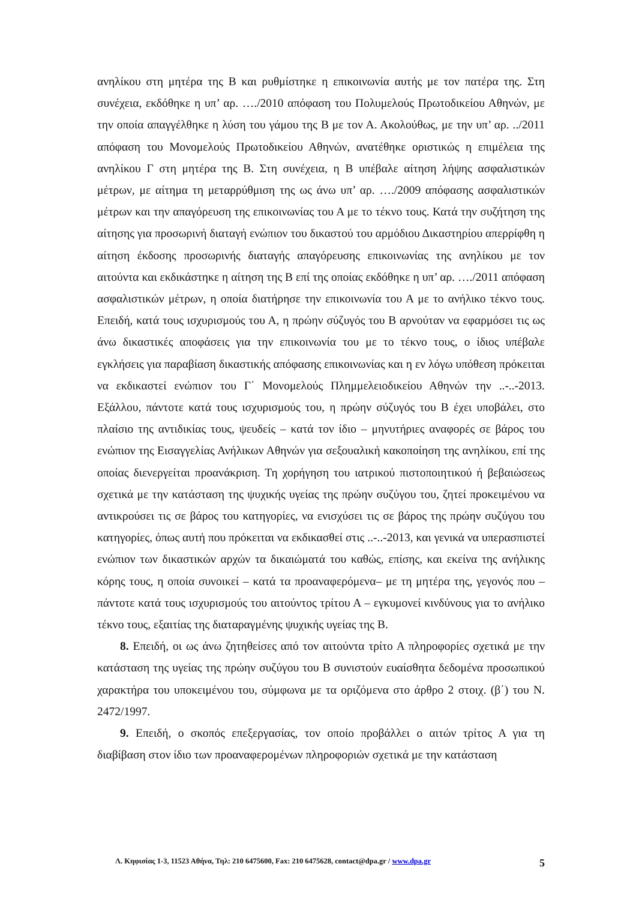ανηλίκου στη μητέρα της Β και ρυθμίστηκε η επικοινωνία αυτής με τον πατέρα της. Στη συνέχεια, εκδόθηκε η υπ’ αρ. …./2010 απόφαση του Πολυμελούς Πρωτοδικείου Αθηνών, με την οποία απαγγέλθηκε η λύση του γάμου της Β με τον Α. Ακολούθως, με την υπ’ αρ. ../2011 απόφαση του Μονομελούς Πρωτοδικείου Αθηνών, ανατέθηκε οριστικώς η επιμέλεια της ανηλίκου Γ στη μητέρα της Β. Στη συνέχεια, η Β υπέβαλε αίτηση λήψης ασφαλιστικών μέτρων, με αίτημα τη μεταρρύθμιση της ως άνω υπ’ αρ. …./2009 απόφασης ασφαλιστικών μέτρων και την απαγόρευση της επικοινωνίας του Α με το τέκνο τους. Κατά την συζήτηση της αίτησης για προσωρινή διαταγή ενώπιον του δικαστού του αρμόδιου Δικαστηρίου απερρίφθη η αίτηση έκδοσης προσωρινής διαταγής απαγόρευσης επικοινωνίας της ανηλίκου με τον αιτούντα και εκδικάστηκε η αίτηση της Β επί της οποίας εκδόθηκε η υπ’ αρ. …./2011 απόφαση ασφαλιστικών μέτρων, η οποία διατήρησε την επικοινωνία του Α με το ανήλικο τέκνο τους. Επειδή, κατά τους ισχυρισμούς του Α, η πρώην σύζυγός του Β αρνούταν να εφαρμόσει τις ως άνω δικαστικές αποφάσεις για την επικοινωνία του με το τέκνο τους, ο ίδιος υπέβαλε εγκλήσεις για παραβίαση δικαστικής απόφασης επικοινωνίας και η εν λόγω υπόθεση πρόκειται να εκδικαστεί ενώπιον του Γ΄ Μονομελούς Πλημμελειοδικείου Αθηνών την ..-..-2013. Εξάλλου, πάντοτε κατά τους ισχυρισμούς του, η πρώην σύζυγός του Β έχει υποβάλει, στο πλαίσιο της αντιδικίας τους, ψευδείς – κατά τον ίδιο – μηνυτήριες αναφορές σε βάρος του ενώπιον της Εισαγγελίας Ανήλικων Αθηνών για σεξουαλική κακοποίηση της ανηλίκου, επί της οποίας διενεργείται προανάκριση. Τη χορήγηση του ιατρικού πιστοποιητικού ή βεβαιώσεως σχετικά με την κατάσταση της ψυχικής υγείας της πρώην συζύγου του, ζητεί προκειμένου να αντικρούσει τις σε βάρος του κατηγορίες, να ενισχύσει τις σε βάρος της πρώην συζύγου του κατηγορίες, όπως αυτή που πρόκειται να εκδικασθεί στις ..-..-2013, και γενικά να υπερασπιστεί ενώπιον των δικαστικών αρχών τα δικαιώματά του καθώς, επίσης, και εκείνα της ανήλικης κόρης τους, η οποία συνοικεί – κατά τα προαναφερόμενα– με τη μητέρα της, γεγονός που – πάντοτε κατά τους ισχυρισμούς του αιτούντος τρίτου Α – εγκυμονεί κινδύνους για το ανήλικο τέκνο τους, εξαιτίας της διαταραγμένης ψυχικής υγείας της Β.
8. Επειδή, οι ως άνω ζητηθείσες από τον αιτούντα τρίτο Α πληροφορίες σχετικά με την κατάσταση της υγείας της πρώην συζύγου του Β συνιστούν ευαίσθητα δεδομένα προσωπικού χαρακτήρα του υποκειμένου του, σύμφωνα με τα οριζόμενα στο άρθρο 2 στοιχ. (β΄) του Ν. 2472/1997.
9. Επειδή, ο σκοπός επεξεργασίας, τον οποίο προβάλλει ο αιτών τρίτος Α για τη διαβίβαση στον ίδιο των προαναφερομένων πληροφοριών σχετικά με την κατάσταση
Λ. Κηφισίας 1-3, 11523 Αθήνα, Τηλ: 210 6475600, Fax: 210 6475628, contact@dpa.gr / www.dpa.gr 5